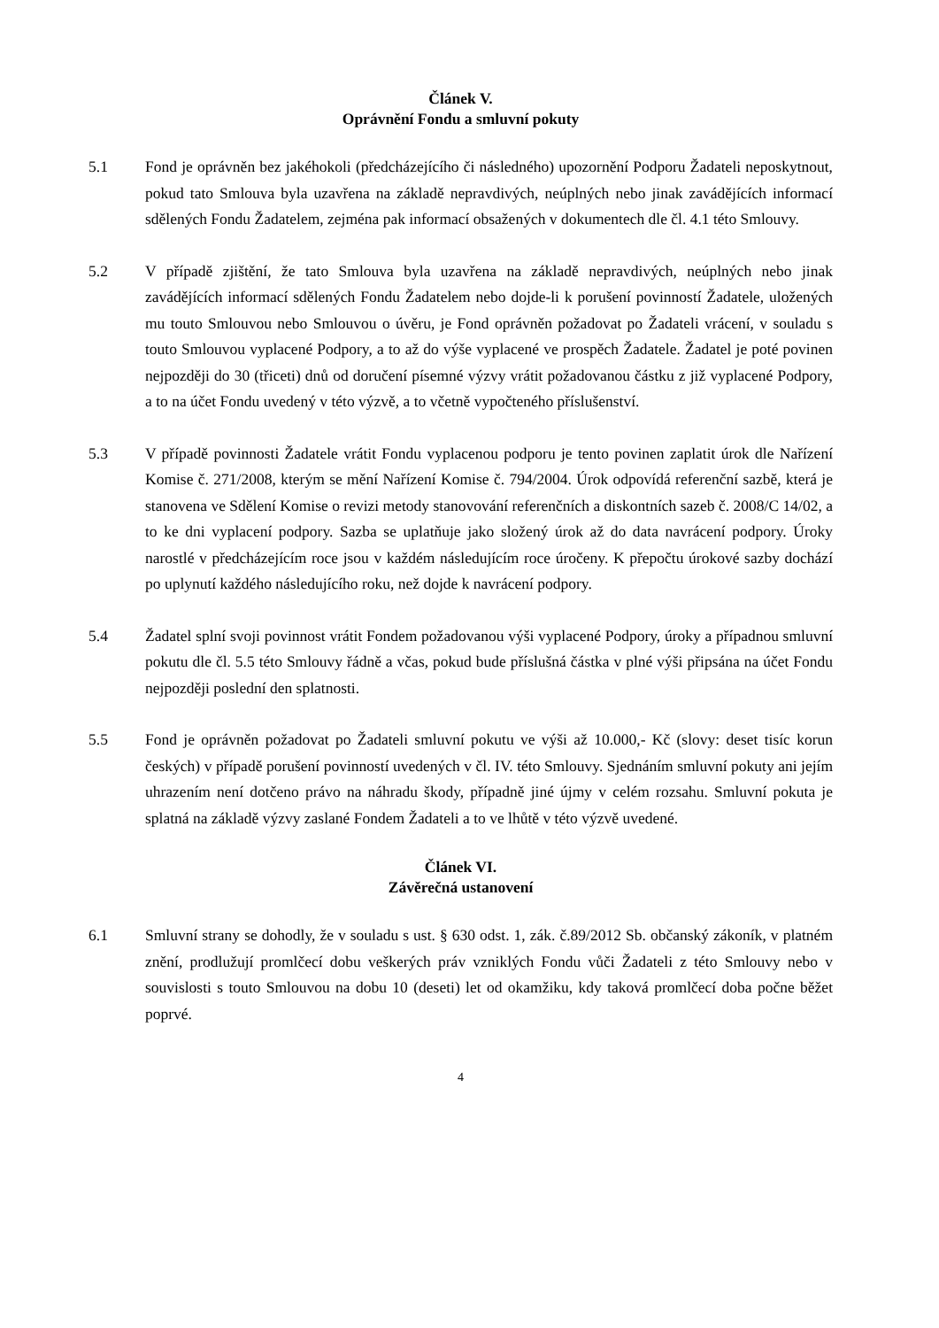Článek V.
Oprávnění Fondu a smluvní pokuty
5.1 Fond je oprávněn bez jakéhokoli (předcházejícího či následného) upozornění Podporu Žadateli neposkytnout, pokud tato Smlouva byla uzavřena na základě nepravdivých, neúplných nebo jinak zavádějících informací sdělených Fondu Žadatelem, zejména pak informací obsažených v dokumentech dle čl. 4.1 této Smlouvy.
5.2 V případě zjištění, že tato Smlouva byla uzavřena na základě nepravdivých, neúplných nebo jinak zavádějících informací sdělených Fondu Žadatelem nebo dojde-li k porušení povinností Žadatele, uložených mu touto Smlouvou nebo Smlouvou o úvěru, je Fond oprávněn požadovat po Žadateli vrácení, v souladu s touto Smlouvou vyplacené Podpory, a to až do výše vyplacené ve prospěch Žadatele. Žadatel je poté povinen nejpozději do 30 (třiceti) dnů od doručení písemné výzvy vrátit požadovanou částku z již vyplacené Podpory, a to na účet Fondu uvedený v této výzvě, a to včetně vypočteného příslušenství.
5.3 V případě povinnosti Žadatele vrátit Fondu vyplacenou podporu je tento povinen zaplatit úrok dle Nařízení Komise č. 271/2008, kterým se mění Nařízení Komise č. 794/2004. Úrok odpovídá referenční sazbě, která je stanovena ve Sdělení Komise o revizi metody stanovování referenčních a diskontních sazeb č. 2008/C 14/02, a to ke dni vyplacení podpory. Sazba se uplatňuje jako složený úrok až do data navrácení podpory. Úroky narostlé v předcházejícím roce jsou v každém následujícím roce úročeny. K přepočtu úrokové sazby dochází po uplynutí každého následujícího roku, než dojde k navrácení podpory.
5.4 Žadatel splní svoji povinnost vrátit Fondem požadovanou výši vyplacené Podpory, úroky a případnou smluvní pokutu dle čl. 5.5 této Smlouvy řádně a včas, pokud bude příslušná částka v plné výši připsána na účet Fondu nejpozději poslední den splatnosti.
5.5 Fond je oprávněn požadovat po Žadateli smluvní pokutu ve výši až 10.000,- Kč (slovy: deset tisíc korun českých) v případě porušení povinností uvedených v čl. IV. této Smlouvy. Sjednáním smluvní pokuty ani jejím uhrazením není dotčeno právo na náhradu škody, případně jiné újmy v celém rozsahu. Smluvní pokuta je splatná na základě výzvy zaslané Fondem Žadateli a to ve lhůtě v této výzvě uvedené.
Článek VI.
Závěrečná ustanovení
6.1 Smluvní strany se dohodly, že v souladu s ust. § 630 odst. 1, zák. č.89/2012 Sb. občanský zákoník, v platném znění, prodlužují promlčecí dobu veškerých práv vzniklých Fondu vůči Žadateli z této Smlouvy nebo v souvislosti s touto Smlouvou na dobu 10 (deseti) let od okamžiku, kdy taková promlčecí doba počne běžet poprvé.
4